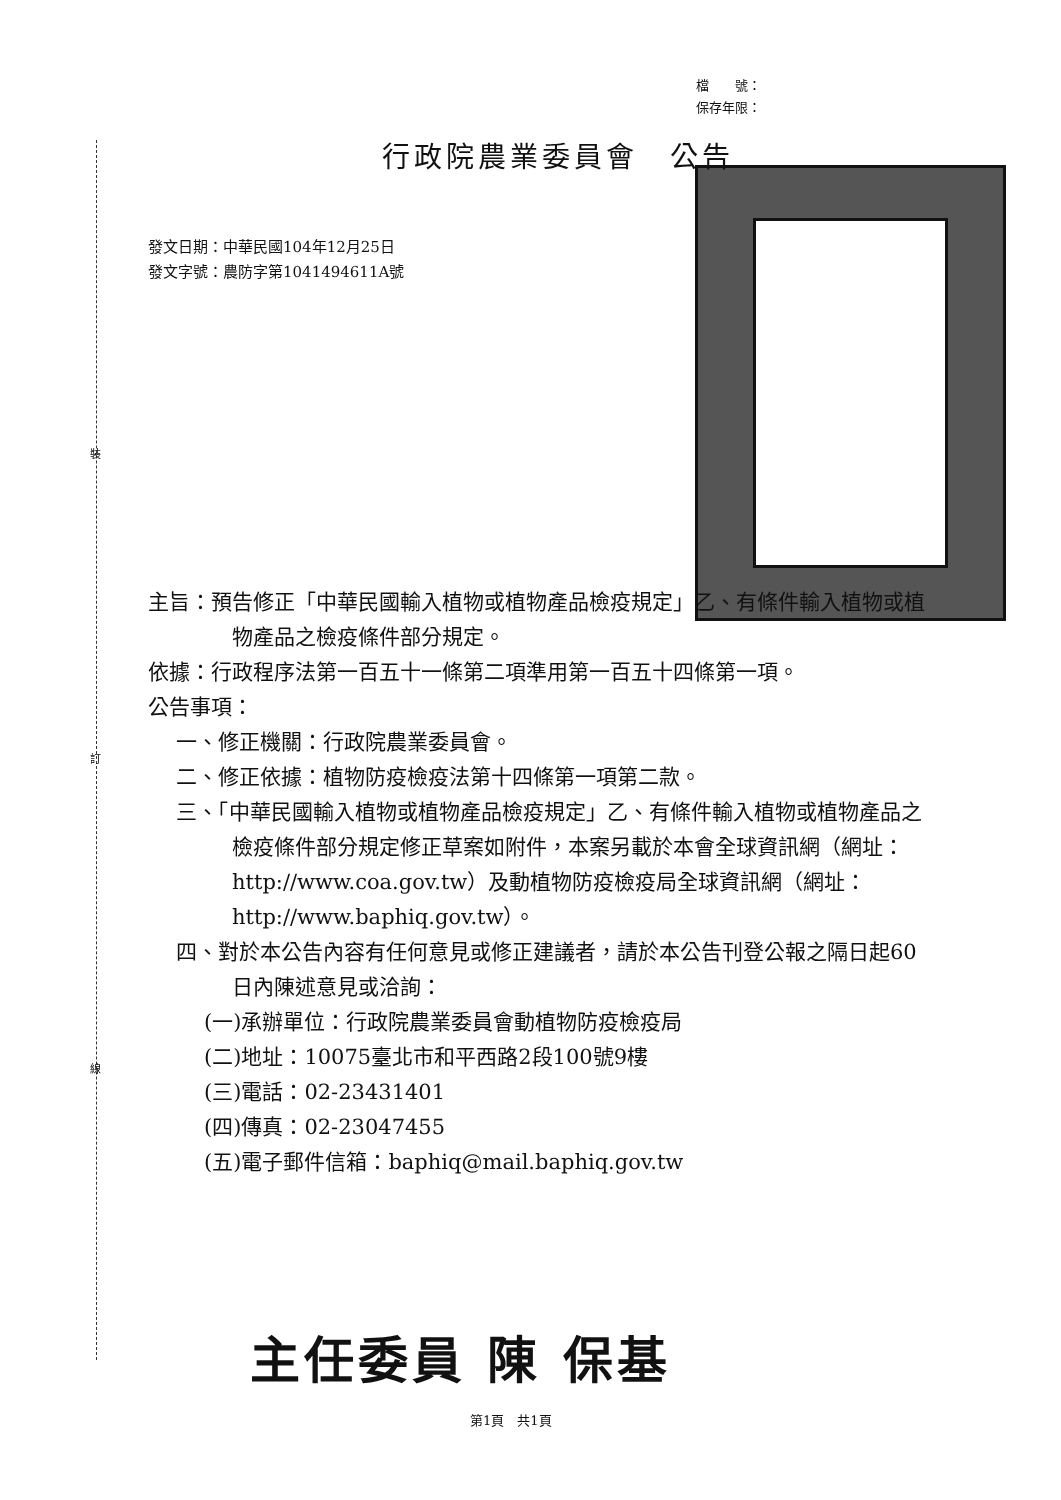裝
訂
線
檔　　號：
保存年限：
行政院農業委員會　公告
發文日期：中華民國104年12月25日
發文字號：農防字第1041494611A號
主旨：預告修正「中華民國輸入植物或植物產品檢疫規定」乙、有條件輸入植物或植物產品之檢疫條件部分規定。
依據：行政程序法第一百五十一條第二項準用第一百五十四條第一項。
公告事項：
一、修正機關：行政院農業委員會。
二、修正依據：植物防疫檢疫法第十四條第一項第二款。
三、「中華民國輸入植物或植物產品檢疫規定」乙、有條件輸入植物或植物產品之檢疫條件部分規定修正草案如附件，本案另載於本會全球資訊網（網址：http://www.coa.gov.tw）及動植物防疫檢疫局全球資訊網（網址：http://www.baphiq.gov.tw）。
四、對於本公告內容有任何意見或修正建議者，請於本公告刊登公報之隔日起60日內陳述意見或洽詢：
(一)承辦單位：行政院農業委員會動植物防疫檢疫局
(二)地址：10075臺北市和平西路2段100號9樓
(三)電話：02-23431401
(四)傳真：02-23047455
(五)電子郵件信箱：baphiq@mail.baphiq.gov.tw
主任委員 陳 保基
第1頁　共1頁